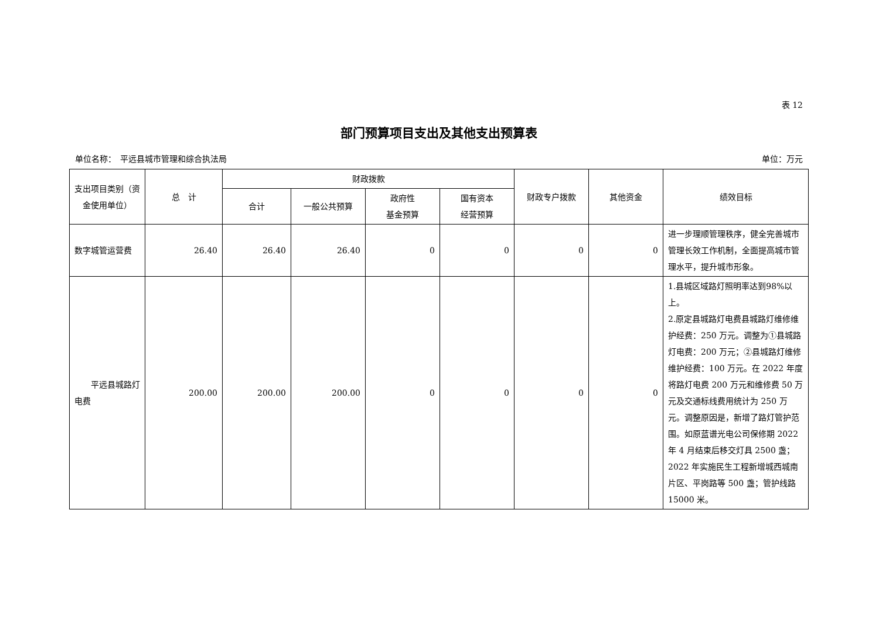表 12
部门预算项目支出及其他支出预算表
单位名称：　平远县城市管理和综合执法局 单位：万元
| 支出项目类别（资金使用单位） | 总 计 | 财政拨款 | | | | 财政专户拨款 | 其他资金 | 绩效目标 |
| --- | --- | --- | --- | --- | --- | --- | --- | --- |
| | | 合计 | 一般公共预算 | 政府性 基金预算 | 国有资本 经营预算 | | | |
| 数字城管运营费 | 26.40 | 26.40 | 26.40 | 0 | 0 | 0 | 0 | 进一步理顺管理秩序，健全完善城市管理长效工作机制，全面提高城市管理水平，提升城市形象。 |
| 平远县城路灯电费 | 200.00 | 200.00 | 200.00 | 0 | 0 | 0 | 0 | 1.县城区域路灯照明率达到98%以上。 2.原定县城路灯电费县城路灯维修维护经费：250 万元。调整为①县城路灯电费：200 万元；②县城路灯维修维护经费：100 万元。在 2022 年度将路灯电费 200 万元和维修费 50 万元及交通标线费用统计为 250 万元。调整原因是，新增了路灯管护范围。如原蓝谱光电公司保修期 2022 年 4 月结束后移交灯具 2500 盏；2022 年实施民生工程新增城西城南片区、平岗路等 500 盏；管护线路 15000 米。 |